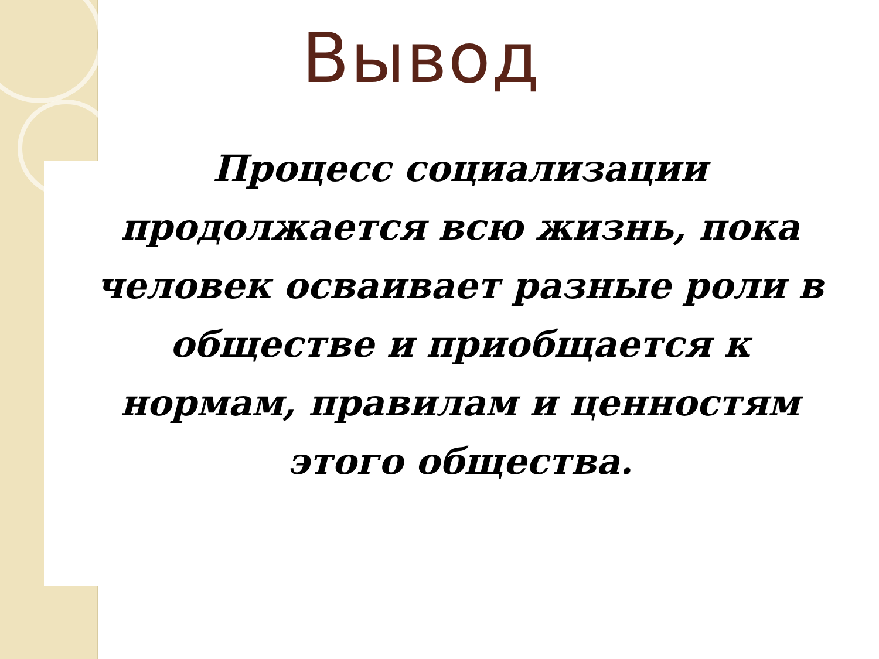Вывод
Процесс социализации продолжается всю жизнь, пока человек осваивает разные роли в обществе и приобщается к нормам, правилам и ценностям этого общества.